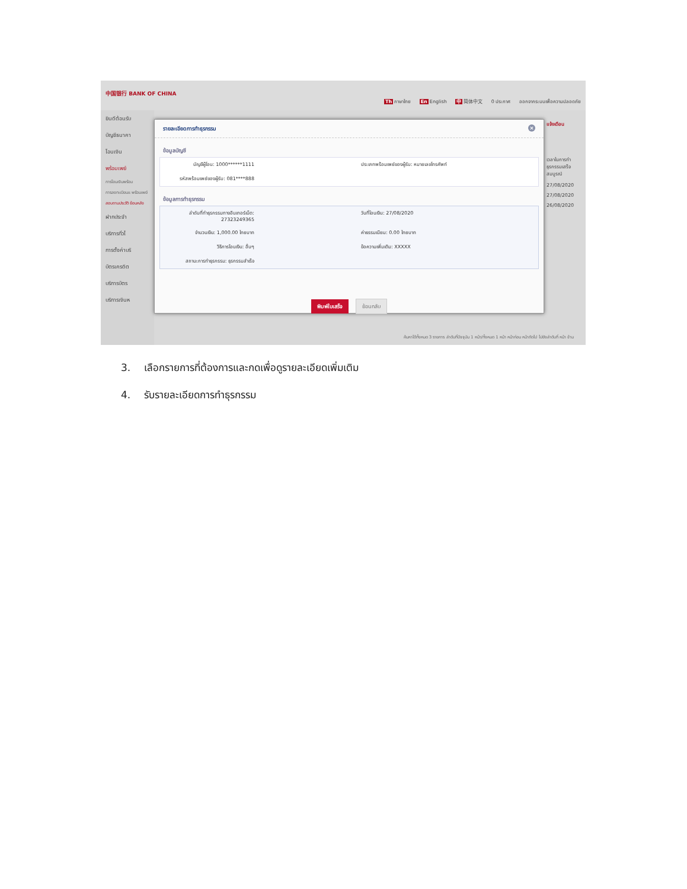中国银行 BANK OF CHINA
Th ภาษาไทย En English 中 简体中文 0 ประกาศ ออกจากระบบเพื่อความปลอดภัย
ยินดีต้อนรับ
บัญชีธนาคา
โอนเงิน
พร้อมเพย์
การโอนเงินพร้อม
การลงทะเบียนแ พร้อมเพย์
สอบถามประวัติ ย้อนหลัง
ฝากประจำ
บริการทั่วไ
การตั้งค่าบริ
บัตรเครดิต
บริการบัตร
บริการเงินห
รายละเอียดการทำธุรกรรม ×
ข้อมูลบัญชี
บัญชีผู้โอน: 1000******1111
ประเภทพร้อมเพย์ของผู้รับ: หมายเลขโทรศัพท์
รหัสพร้อมเพย์ของผู้รับ: 081****888
ข้อมูลการทำธุรกรรม
ลำดับที่ทำธุรกรรมทางอินเทอร์เน็ต: 27323249365
วันที่โอนเงิน: 27/08/2020
จำนวนเงิน: 1,000.00 ไทยบาท
ค่าธรรมเนียม: 0.00 ไทยบาท
วิธีการโอนเงิน: อื่นๆ
ข้อความเพิ่มเติม: XXXXX
สถานะการทำธุรกรรม: ธุรกรรมสำเร็จ
พิมพ์ใบเสร็จ ย้อนกลับ
แจ้งเตือน
เวลาในการทำธุรกรรมเสร็จสมบูรณ์
27/08/2020
27/08/2020
26/08/2020
ค้นหาได้ทั้งหมด 3 รายการ ลำดับที่ปัจจุบัน 1 หน้า/ทั้งหมด 1 หน้า หน้าก่อน หน้าถัดไป ไปยังลำดับที่ หน้า ข้าม
3. เลือกรายการที่ต้องการและกดเพื่อดูรายละเอียดเพิ่มเติม
4. รับรายละเอียดการทำธุรกรรม